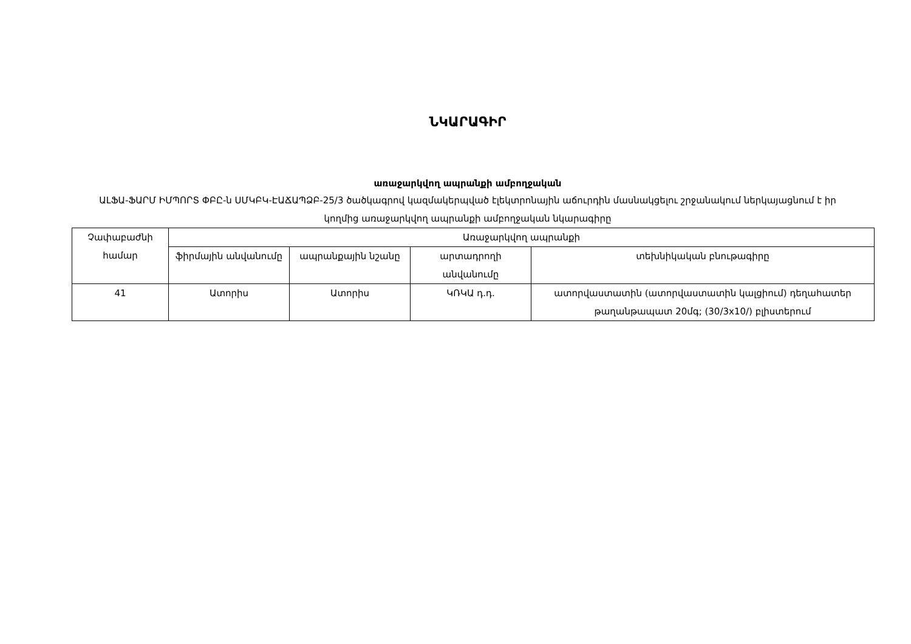ՆԿԱՐԱԳԻՐ
առաջարկվող ապրանքի ամբողջական
ԱԼՖԱ-ՖԱՐՄ ԻՄՊՈՐՏ ՓԲԸ-ն ՍՄԿԲԿ-ԷԱՃԱՊՁԲ-25/3 ծածկագրով կազմակերպված էլեկտրոնային աճուրդին մասնակցելու շրջանակում ներկայացնում է իր կողմից առաջարկվող ապրանքի ամբողջական նկարագիրը
| Չափաբաժնի համար | Առաջարկվող ապրանքի | | | |
| --- | --- | --- | --- | --- |
| | ֆիրմային անվանումը | ապրանքային նշանը | արտադրողի անվանումը | տեխնիկական բնութագիրը |
| 41 | Ատորիս | Ատորիս | ԿՌԿԱ դ.դ. | ատորվաստատին (ատորվաստատին կալցիում) դեղահատեր թաղանթապատ 20մգ; (30/3x10/) բլիստերում |